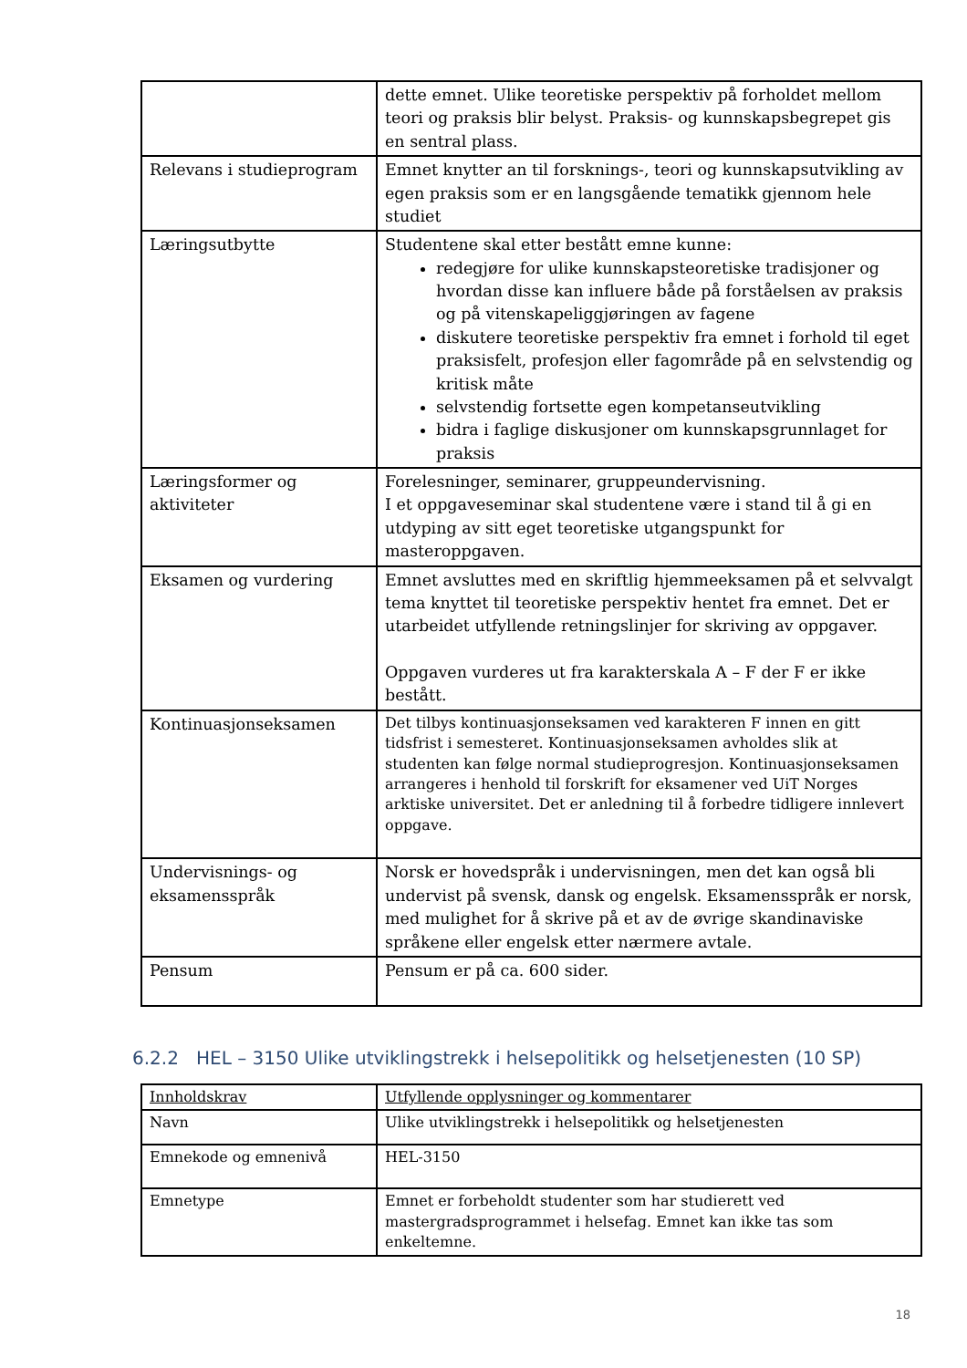| | dette emnet. Ulike teoretiske perspektiv på forholdet mellom teori og praksis blir belyst. Praksis- og kunnskapsbegrepet gis en sentral plass. |
| Relevans i studieprogram | Emnet knytter an til forsknings-, teori og kunnskapsutvikling av egen praksis som er en langsgående tematikk gjennom hele studiet |
| Læringsutbytte | Studentene skal etter bestått emne kunne: redegjøre for ulike kunnskapsteoretiske tradisjoner og hvordan disse kan influere både på forståelsen av praksis og på vitenskapeliggjøringen av fagene diskutere teoretiske perspektiv fra emnet i forhold til eget praksisfelt, profesjon eller fagområde på en selvstendig og kritisk måte selvstendig fortsette egen kompetanseutvikling bidra i faglige diskusjoner om kunnskapsgrunnlaget for praksis |
| Læringsformer og aktiviteter | Forelesninger, seminarer, gruppeundervisning. I et oppgaveseminar skal studentene være i stand til å gi en utdyping av sitt eget teoretiske utgangspunkt for masteroppgaven. |
| Eksamen og vurdering | Emnet avsluttes med en skriftlig hjemmeeksamen på et selvvalgt tema knyttet til teoretiske perspektiv hentet fra emnet. Det er utarbeidet utfyllende retningslinjer for skriving av oppgaver. Oppgaven vurderes ut fra karakterskala A – F der F er ikke bestått. |
| Kontinuasjonseksamen | Det tilbys kontinuasjonseksamen ved karakteren F innen en gitt tidsfrist i semesteret. Kontinuasjonseksamen avholdes slik at studenten kan følge normal studieprogresjon. Kontinuasjonseksamen arrangeres i henhold til forskrift for eksamener ved UiT Norges arktiske universitet. Det er anledning til å forbedre tidligere innlevert oppgave. |
| Undervisnings- og eksamensspråk | Norsk er hovedspråk i undervisningen, men det kan også bli undervist på svensk, dansk og engelsk. Eksamensspråk er norsk, med mulighet for å skrive på et av de øvrige skandinaviske språkene eller engelsk etter nærmere avtale. |
| Pensum | Pensum er på ca. 600 sider. |
6.2.2 HEL – 3150 Ulike utviklingstrekk i helsepolitikk og helsetjenesten (10 SP)
| Innholdskrav | Utfyllende opplysninger og kommentarer |
| --- | --- |
| Navn | Ulike utviklingstrekk i helsepolitikk og helsetjenesten |
| Emnekode og emnenivå | HEL-3150 |
| Emnetype | Emnet er forbeholdt studenter som har studierett ved mastergradsprogrammet i helsefag. Emnet kan ikke tas som enkeltemne. |
18